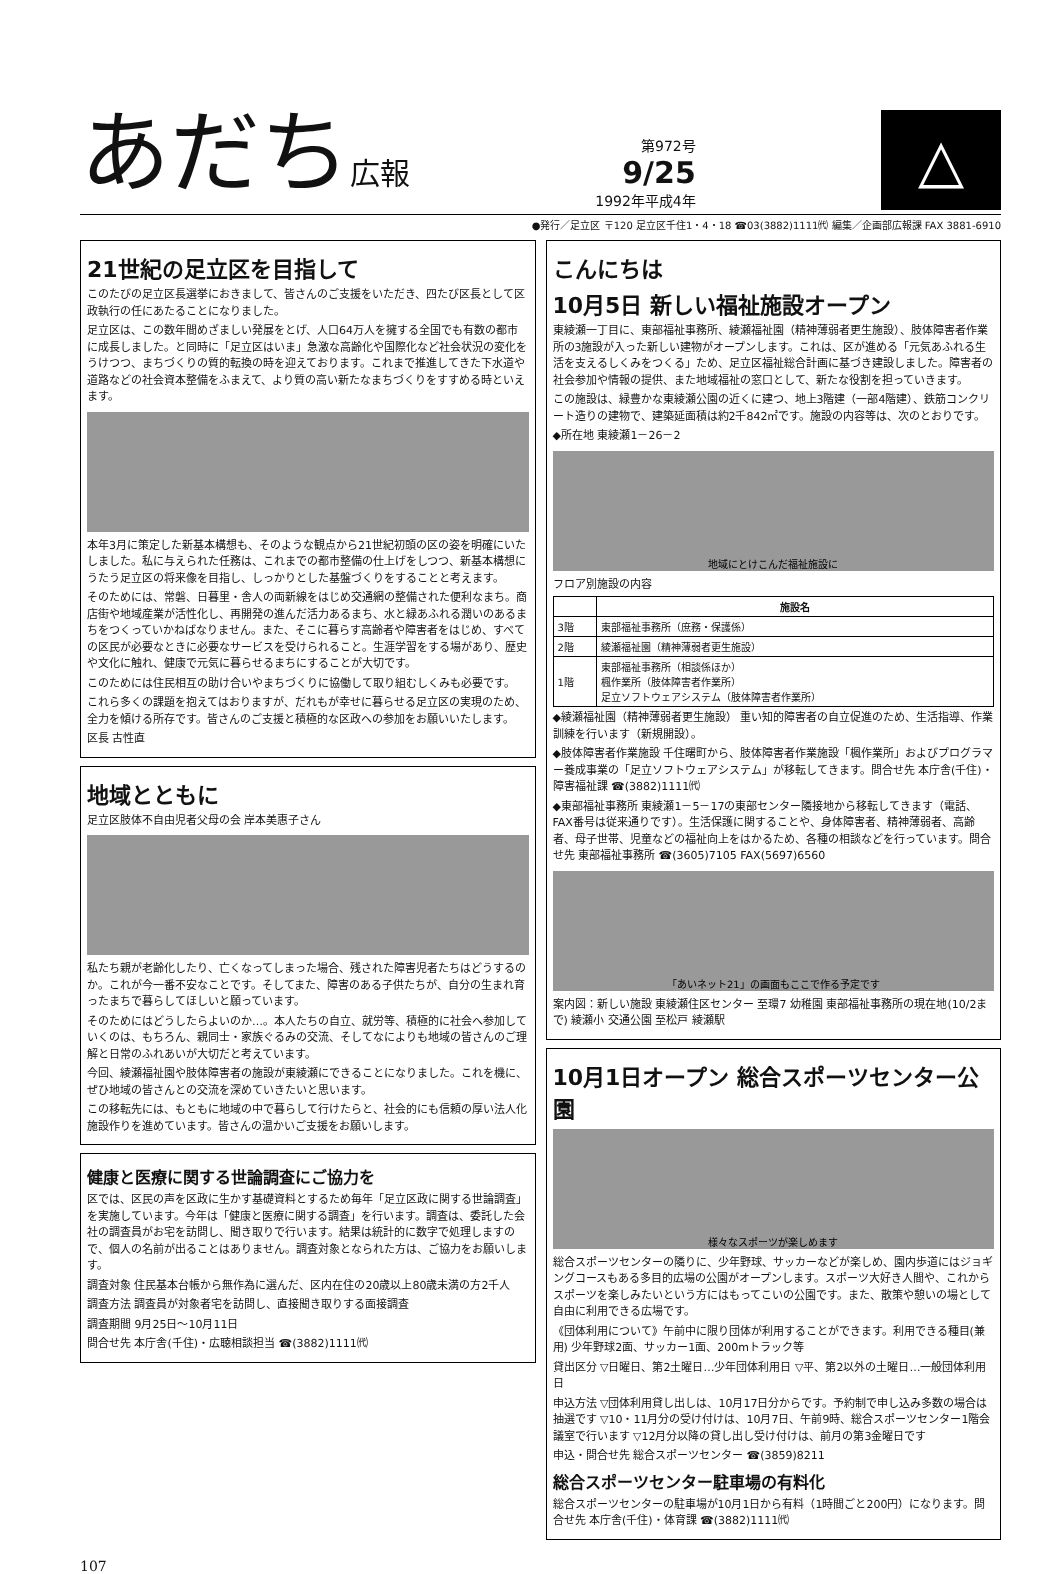あだち広報
第972号
9/25
1992年平成4年
△
●発行／足立区 〒120 足立区千住1・4・18 ☎03(3882)1111㈹ 編集／企画部広報課 FAX 3881-6910
21世紀の足立区を目指して
このたびの足立区長選挙におきまして、皆さんのご支援をいただき、四たび区長として区政執行の任にあたることになりました。
足立区は、この数年間めざましい発展をとげ、人口64万人を擁する全国でも有数の都市に成長しました。と同時に「足立区はいま」急激な高齢化や国際化など社会状況の変化をうけつつ、まちづくりの質的転換の時を迎えております。これまで推進してきた下水道や道路などの社会資本整備をふまえて、より質の高い新たなまちづくりをすすめる時といえます。
本年3月に策定した新基本構想も、そのような観点から21世紀初頭の区の姿を明確にいたしました。私に与えられた任務は、これまでの都市整備の仕上げをしつつ、新基本構想にうたう足立区の将来像を目指し、しっかりとした基盤づくりをすることと考えます。
そのためには、常磐、日暮里・舎人の両新線をはじめ交通網の整備された便利なまち。商店街や地域産業が活性化し、再開発の進んだ活力あるまち、水と緑あふれる潤いのあるまちをつくっていかねばなりません。また、そこに暮らす高齢者や障害者をはじめ、すべての区民が必要なときに必要なサービスを受けられること。生涯学習をする場があり、歴史や文化に触れ、健康で元気に暮らせるまちにすることが大切です。
このためには住民相互の助け合いやまちづくりに協働して取り組むしくみも必要です。
これら多くの課題を抱えてはおりますが、だれもが幸せに暮らせる足立区の実現のため、全力を傾ける所存です。皆さんのご支援と積極的な区政への参加をお願いいたします。
区長 古性直
地域とともに
足立区肢体不自由児者父母の会 岸本美惠子さん
私たち親が老齢化したり、亡くなってしまった場合、残された障害児者たちはどうするのか。これが今一番不安なことです。そしてまた、障害のある子供たちが、自分の生まれ育ったまちで暮らしてほしいと願っています。
そのためにはどうしたらよいのか…。本人たちの自立、就労等、積極的に社会へ参加していくのは、もちろん、親同士・家族ぐるみの交流、そしてなによりも地域の皆さんのご理解と日常のふれあいが大切だと考えています。
今回、綾瀬福祉園や肢体障害者の施設が東綾瀬にできることになりました。これを機に、ぜひ地域の皆さんとの交流を深めていきたいと思います。
この移転先には、もともに地域の中で暮らして行けたらと、社会的にも信頼の厚い法人化施設作りを進めています。皆さんの温かいご支援をお願いします。
健康と医療に関する世論調査にご協力を
区では、区民の声を区政に生かす基礎資料とするため毎年「足立区政に関する世論調査」を実施しています。今年は「健康と医療に関する調査」を行います。調査は、委託した会社の調査員がお宅を訪問し、聞き取りで行います。結果は統計的に数字で処理しますので、個人の名前が出ることはありません。調査対象となられた方は、ご協力をお願いします。
調査対象 住民基本台帳から無作為に選んだ、区内在住の20歳以上80歳未満の方2千人
調査方法 調査員が対象者宅を訪問し、直接聞き取りする面接調査
調査期間 9月25日～10月11日
問合せ先 本庁舎(千住)・広聴相談担当 ☎(3882)1111㈹
こんにちは
10月5日 新しい福祉施設オープン
東綾瀬一丁目に、東部福祉事務所、綾瀬福祉園（精神薄弱者更生施設）、肢体障害者作業所の3施設が入った新しい建物がオープンします。これは、区が進める「元気あふれる生活を支えるしくみをつくる」ため、足立区福祉総合計画に基づき建設しました。障害者の社会参加や情報の提供、また地域福祉の窓口として、新たな役割を担っていきます。
この施設は、緑豊かな東綾瀬公園の近くに建つ、地上3階建（一部4階建）、鉄筋コンクリート造りの建物で、建築延面積は約2千842㎡です。施設の内容等は、次のとおりです。
◆所在地 東綾瀬1－26－2
地域にとけこんだ福祉施設に
フロア別施設の内容
| | 施設名 |
| --- | --- |
| 3階 | 東部福祉事務所（庶務・保護係） |
| 2階 | 綾瀬福祉園（精神薄弱者更生施設） |
| 1階 | 東部福祉事務所（相談係ほか） 楓作業所（肢体障害者作業所） 足立ソフトウェアシステム（肢体障害者作業所） |
◆綾瀬福祉園（精神薄弱者更生施設） 重い知的障害者の自立促進のため、生活指導、作業訓練を行います（新規開設）。
◆肢体障害者作業施設 千住曙町から、肢体障害者作業施設「楓作業所」およびプログラマー養成事業の「足立ソフトウェアシステム」が移転してきます。問合せ先 本庁舎(千住)・障害福祉課 ☎(3882)1111㈹
◆東部福祉事務所 東綾瀬1－5－17の東部センター隣接地から移転してきます（電話、FAX番号は従来通りです）。生活保護に関することや、身体障害者、精神薄弱者、高齢者、母子世帯、児童などの福祉向上をはかるため、各種の相談などを行っています。問合せ先 東部福祉事務所 ☎(3605)7105 FAX(5697)6560
「あいネット21」の画面もここで作る予定です
案内図：新しい施設 東綾瀬住区センター 至環7 幼稚園 東部福祉事務所の現在地(10/2まで) 綾瀬小 交通公園 至松戸 綾瀬駅
10月1日オープン 総合スポーツセンター公園
様々なスポーツが楽しめます
総合スポーツセンターの隣りに、少年野球、サッカーなどが楽しめ、園内歩道にはジョギングコースもある多目的広場の公園がオープンします。スポーツ大好き人間や、これからスポーツを楽しみたいという方にはもってこいの公園です。また、散策や憩いの場として自由に利用できる広場です。
《団体利用について》午前中に限り団体が利用することができます。利用できる種目(兼用) 少年野球2面、サッカー1面、200mトラック等
貸出区分 ▽日曜日、第2土曜日…少年団体利用日 ▽平、第2以外の土曜日…一般団体利用日
申込方法 ▽団体利用貸し出しは、10月17日分からです。予約制で申し込み多数の場合は抽選です ▽10・11月分の受け付けは、10月7日、午前9時、総合スポーツセンター1階会議室で行います ▽12月分以降の貸し出し受け付けは、前月の第3金曜日です
申込・問合せ先 総合スポーツセンター ☎(3859)8211
総合スポーツセンター駐車場の有料化
総合スポーツセンターの駐車場が10月1日から有料（1時間ごと200円）になります。問合せ先 本庁舎(千住)・体育課 ☎(3882)1111㈹
107